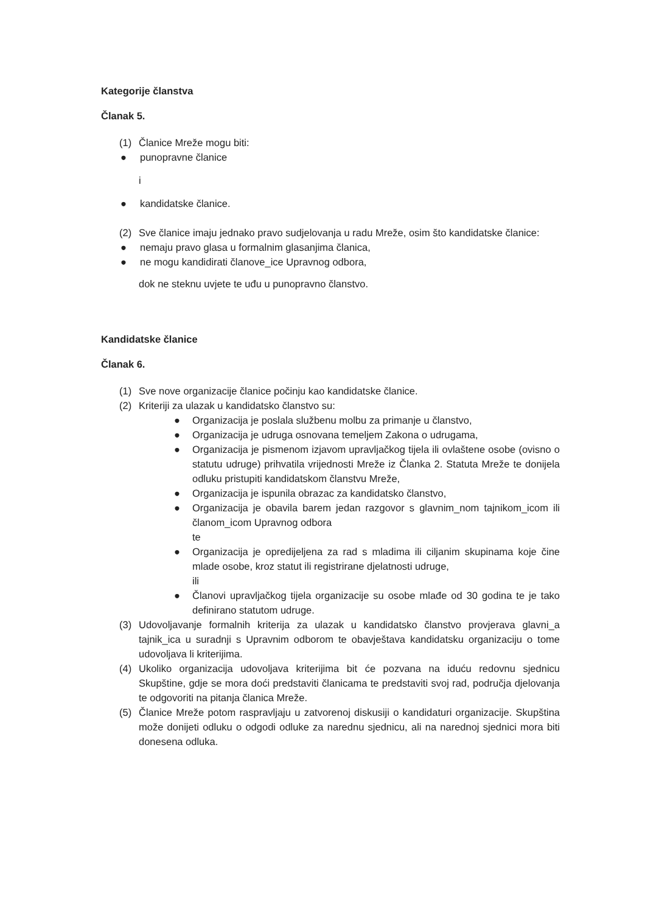Kategorije članstva
Članak 5.
(1) Članice Mreže mogu biti:
● punopravne članice
i
● kandidatske članice.
(2) Sve članice imaju jednako pravo sudjelovanja u radu Mreže, osim što kandidatske članice:
● nemaju pravo glasa u formalnim glasanjima članica,
● ne mogu kandidirati članove_ice Upravnog odbora,
dok ne steknu uvjete te uđu u punopravno članstvo.
Kandidatske članice
Članak 6.
(1) Sve nove organizacije članice počinju kao kandidatske članice.
(2) Kriteriji za ulazak u kandidatsko članstvo su:
● Organizacija je poslala službenu molbu za primanje u članstvo,
● Organizacija je udruga osnovana temeljem Zakona o udrugama,
● Organizacija je pismenom izjavom upravljačkog tijela ili ovlaštene osobe (ovisno o statutu udruge) prihvatila vrijednosti Mreže iz Članka 2. Statuta Mreže te donijela odluku pristupiti kandidatskom članstvu Mreže,
● Organizacija je ispunila obrazac za kandidatsko članstvo,
● Organizacija je obavila barem jedan razgovor s glavnim_nom tajnikom_icom ili članom_icom Upravnog odbora
te
● Organizacija je opredijeljena za rad s mladima ili ciljanim skupinama koje čine mlade osobe, kroz statut ili registrirane djelatnosti udruge,
ili
● Članovi upravljačkog tijela organizacije su osobe mlađe od 30 godina te je tako definirano statutom udruge.
(3) Udovoljavanje formalnih kriterija za ulazak u kandidatsko članstvo provjerava glavni_a tajnik_ica u suradnji s Upravnim odborom te obavještava kandidatsku organizaciju o tome udovoljava li kriterijima.
(4) Ukoliko organizacija udovoljava kriterijima bit će pozvana na iduću redovnu sjednicu Skupštine, gdje se mora doći predstaviti članicama te predstaviti svoj rad, područja djelovanja te odgovoriti na pitanja članica Mreže.
(5) Članice Mreže potom raspravljaju u zatvorenoj diskusiji o kandidaturi organizacije. Skupština može donijeti odluku o odgodi odluke za narednu sjednicu, ali na narednoj sjednici mora biti donesena odluka.